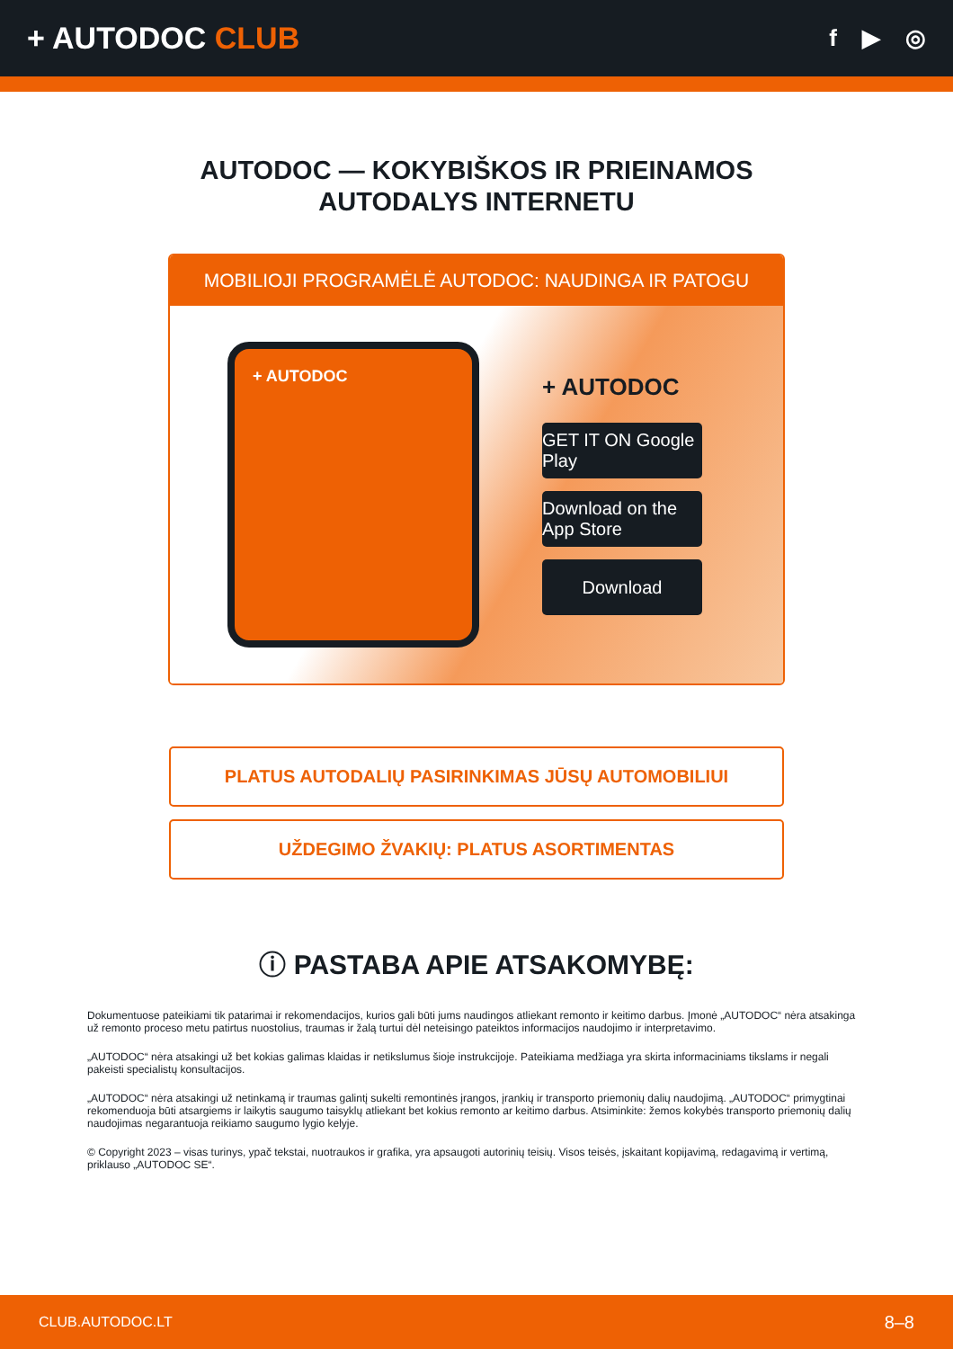+ AUTODOC CLUB
f ▶ ◎
AUTODOC — KOKYBIŠKOS IR PRIEINAMOS
AUTODALYS INTERNETU
MOBILIOJI PROGRAMĖLĖ AUTODOC: NAUDINGA IR PATOGU
+ AUTODOC
+ AUTODOC
GET IT ON Google Play
Download on the App Store
Download
PLATUS AUTODALIŲ PASIRINKIMAS JŪSŲ AUTOMOBILIUI
UŽDEGIMO ŽVAKIŲ: PLATUS ASORTIMENTAS
ⓘ PASTABA APIE ATSAKOMYBĘ:
Dokumentuose pateikiami tik patarimai ir rekomendacijos, kurios gali būti jums naudingos atliekant remonto ir keitimo darbus. Įmonė „AUTODOC“ nėra atsakinga už remonto proceso metu patirtus nuostolius, traumas ir žalą turtui dėl neteisingo pateiktos informacijos naudojimo ir interpretavimo.
„AUTODOC“ nėra atsakingi už bet kokias galimas klaidas ir netikslumus šioje instrukcijoje. Pateikiama medžiaga yra skirta informaciniams tikslams ir negali pakeisti specialistų konsultacijos.
„AUTODOC“ nėra atsakingi už netinkamą ir traumas galintį sukelti remontinės įrangos, įrankių ir transporto priemonių dalių naudojimą. „AUTODOC“ primygtinai rekomenduoja būti atsargiems ir laikytis saugumo taisyklų atliekant bet kokius remonto ar keitimo darbus. Atsiminkite: žemos kokybės transporto priemonių dalių naudojimas negarantuoja reikiamo saugumo lygio kelyje.
© Copyright 2023 – visas turinys, ypač tekstai, nuotraukos ir grafika, yra apsaugoti autorinių teisių. Visos teisės, įskaitant kopijavimą, redagavimą ir vertimą, priklauso „AUTODOC SE“.
CLUB.AUTODOC.LT 8–8